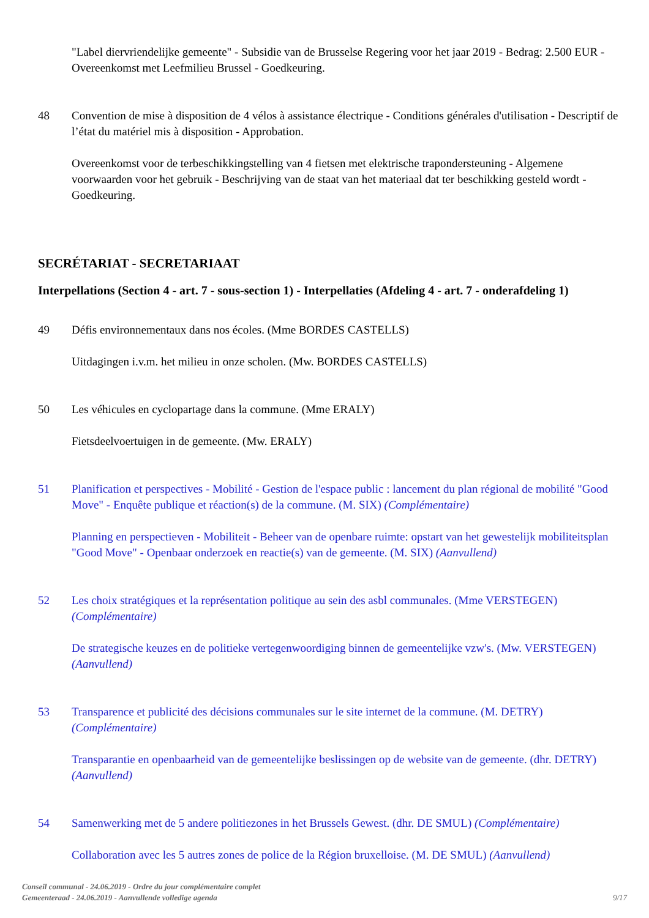"Label diervriendelijke gemeente" - Subsidie van de Brusselse Regering voor het jaar 2019 - Bedrag: 2.500 EUR - Overeenkomst met Leefmilieu Brussel - Goedkeuring.
48 Convention de mise à disposition de 4 vélos à assistance électrique - Conditions générales d'utilisation - Descriptif de l’état du matériel mis à disposition - Approbation.
Overeenkomst voor de terbeschikkingstelling van 4 fietsen met elektrische trapondersteuning - Algemene voorwaarden voor het gebruik - Beschrijving van de staat van het materiaal dat ter beschikking gesteld wordt - Goedkeuring.
SECRÉTARIAT - SECRETARIAAT
Interpellations (Section 4 - art. 7 - sous-section 1) - Interpellaties (Afdeling 4 - art. 7 - onderafdeling 1)
49 Défis environnementaux dans nos écoles. (Mme BORDES CASTELLS)
Uitdagingen i.v.m. het milieu in onze scholen. (Mw. BORDES CASTELLS)
50 Les véhicules en cyclopartage dans la commune. (Mme ERALY)
Fietsdeelvoertuigen in de gemeente. (Mw. ERALY)
51 Planification et perspectives - Mobilité - Gestion de l'espace public : lancement du plan régional de mobilité "Good Move" - Enquête publique et réaction(s) de la commune. (M. SIX) (Complémentaire)
Planning en perspectieven - Mobiliteit - Beheer van de openbare ruimte: opstart van het gewestelijk mobiliteitsplan "Good Move" - Openbaar onderzoek en reactie(s) van de gemeente. (M. SIX) (Aanvullend)
52 Les choix stratégiques et la représentation politique au sein des asbl communales. (Mme VERSTEGEN) (Complémentaire)
De strategische keuzes en de politieke vertegenwoordiging binnen de gemeentelijke vzw's. (Mw. VERSTEGEN) (Aanvullend)
53 Transparence et publicité des décisions communales sur le site internet de la commune. (M. DETRY) (Complémentaire)
Transparantie en openbaarheid van de gemeentelijke beslissingen op de website van de gemeente. (dhr. DETRY) (Aanvullend)
54 Samenwerking met de 5 andere politiezones in het Brussels Gewest. (dhr. DE SMUL) (Complémentaire)
Collaboration avec les 5 autres zones de police de la Région bruxelloise. (M. DE SMUL) (Aanvullend)
Conseil communal - 24.06.2019 - Ordre du jour complémentaire complet
Gemeenteraad - 24.06.2019 - Aanvullende volledige agenda
9/17